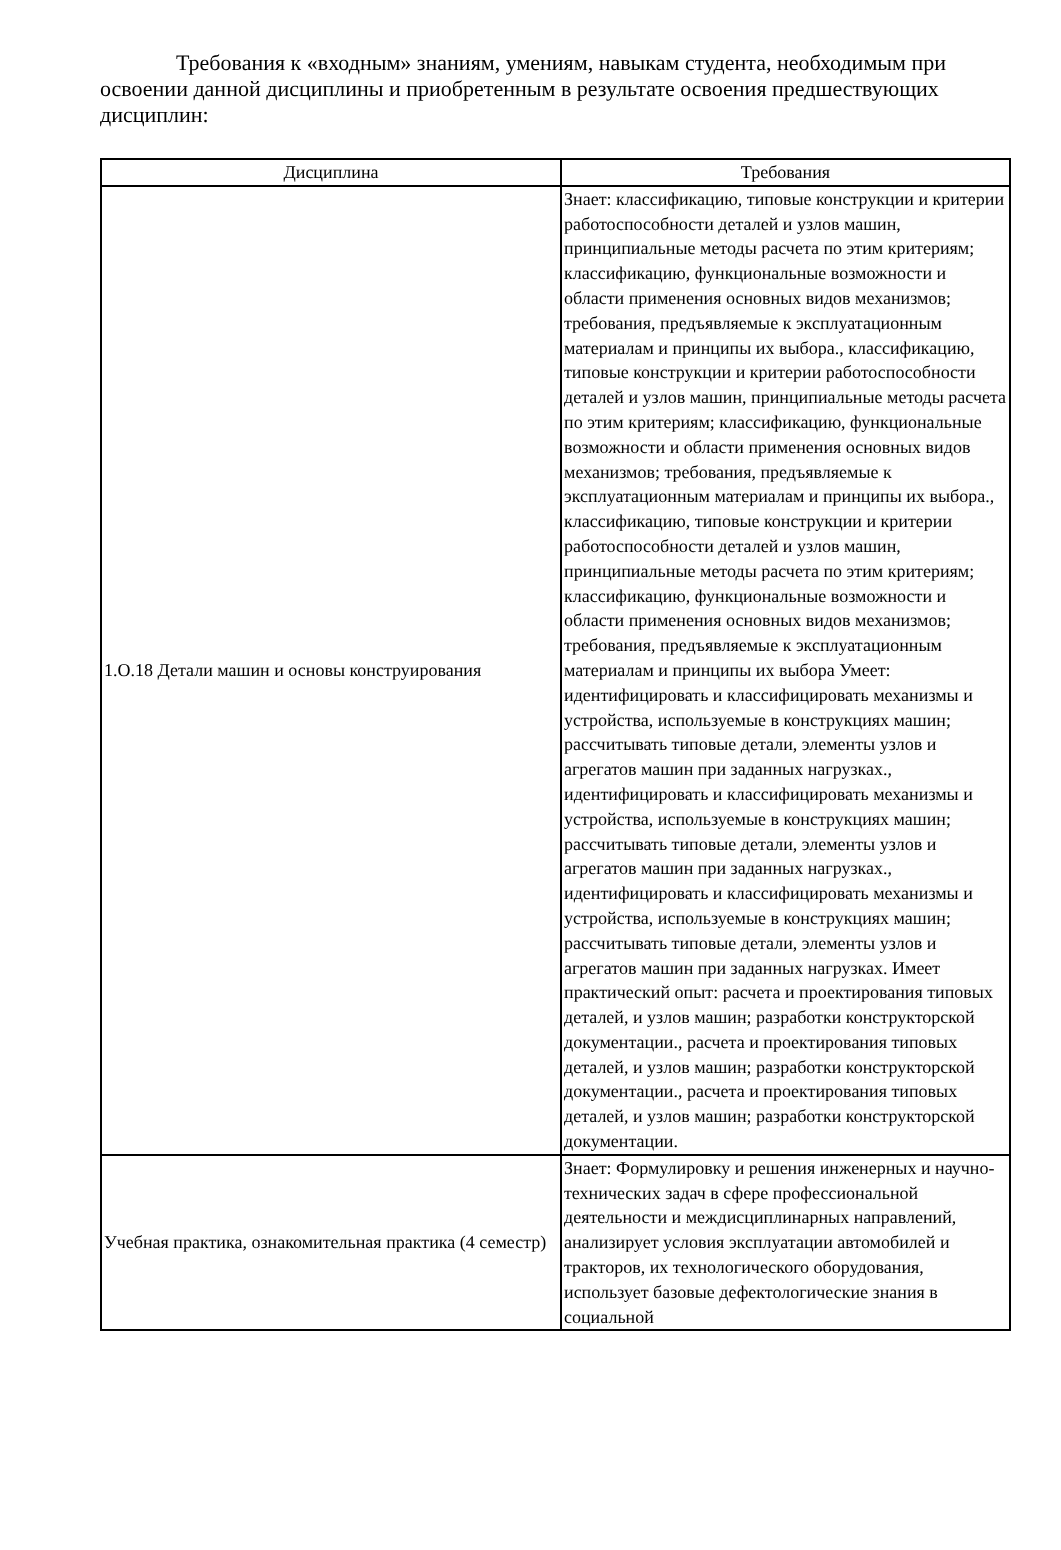Требования к «входным» знаниям, умениям, навыкам студента, необходимым при освоении данной дисциплины и приобретенным в результате освоения предшествующих дисциплин:
| Дисциплина | Требования |
| --- | --- |
| 1.О.18 Детали машин и основы конструирования | Знает: классификацию, типовые конструкции и критерии работоспособности деталей и узлов машин, принципиальные методы расчета по этим критериям; классификацию, функциональные возможности и области применения основных видов механизмов; требования, предъявляемые к эксплуатационным материалам и принципы их выбора., классификацию, типовые конструкции и критерии работоспособности деталей и узлов машин, принципиальные методы расчета по этим критериям; классификацию, функциональные возможности и области применения основных видов механизмов; требования, предъявляемые к эксплуатационным материалам и принципы их выбора., классификацию, типовые конструкции и критерии работоспособности деталей и узлов машин, принципиальные методы расчета по этим критериям; классификацию, функциональные возможности и области применения основных видов механизмов; требования, предъявляемые к эксплуатационным материалам и принципы их выбора Умеет: идентифицировать и классифицировать механизмы и устройства, используемые в конструкциях машин; рассчитывать типовые детали, элементы узлов и агрегатов машин при заданных нагрузках., идентифицировать и классифицировать механизмы и устройства, используемые в конструкциях машин; рассчитывать типовые детали, элементы узлов и агрегатов машин при заданных нагрузках., идентифицировать и классифицировать механизмы и устройства, используемые в конструкциях машин; рассчитывать типовые детали, элементы узлов и агрегатов машин при заданных нагрузках. Имеет практический опыт: расчета и проектирования типовых деталей, и узлов машин; разработки конструкторской документации., расчета и проектирования типовых деталей, и узлов машин; разработки конструкторской документации., расчета и проектирования типовых деталей, и узлов машин; разработки конструкторской документации. |
| Учебная практика, ознакомительная практика (4 семестр) | Знает: Формулировку и решения инженерных и научно-технических задач в сфере профессиональной деятельности и междисциплинарных направлений, анализирует условия эксплуатации автомобилей и тракторов, их технологического оборудования, использует базовые дефектологические знания в социальной |